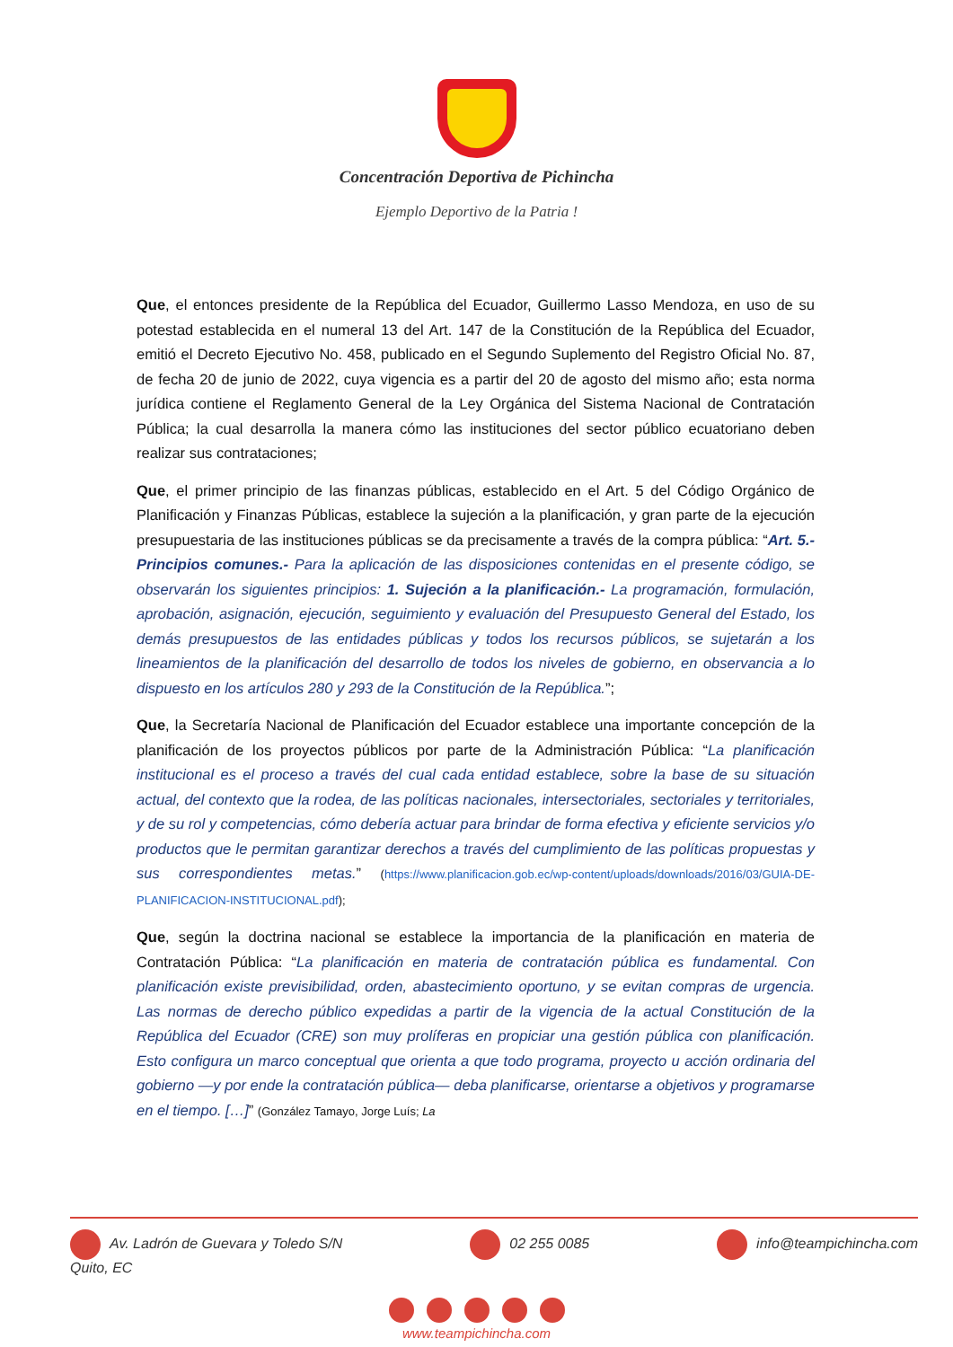Concentración Deportiva de Pichincha
Ejemplo Deportivo de la Patria !
Que, el entonces presidente de la República del Ecuador, Guillermo Lasso Mendoza, en uso de su potestad establecida en el numeral 13 del Art. 147 de la Constitución de la República del Ecuador, emitió el Decreto Ejecutivo No. 458, publicado en el Segundo Suplemento del Registro Oficial No. 87, de fecha 20 de junio de 2022, cuya vigencia es a partir del 20 de agosto del mismo año; esta norma jurídica contiene el Reglamento General de la Ley Orgánica del Sistema Nacional de Contratación Pública; la cual desarrolla la manera cómo las instituciones del sector público ecuatoriano deben realizar sus contrataciones;
Que, el primer principio de las finanzas públicas, establecido en el Art. 5 del Código Orgánico de Planificación y Finanzas Públicas, establece la sujeción a la planificación, y gran parte de la ejecución presupuestaria de las instituciones públicas se da precisamente a través de la compra pública: “Art. 5.- Principios comunes.- Para la aplicación de las disposiciones contenidas en el presente código, se observarán los siguientes principios: 1. Sujeción a la planificación.- La programación, formulación, aprobación, asignación, ejecución, seguimiento y evaluación del Presupuesto General del Estado, los demás presupuestos de las entidades públicas y todos los recursos públicos, se sujetarán a los lineamientos de la planificación del desarrollo de todos los niveles de gobierno, en observancia a lo dispuesto en los artículos 280 y 293 de la Constitución de la República.”;
Que, la Secretaría Nacional de Planificación del Ecuador establece una importante concepción de la planificación de los proyectos públicos por parte de la Administración Pública: “La planificación institucional es el proceso a través del cual cada entidad establece, sobre la base de su situación actual, del contexto que la rodea, de las políticas nacionales, intersectoriales, sectoriales y territoriales, y de su rol y competencias, cómo debería actuar para brindar de forma efectiva y eficiente servicios y/o productos que le permitan garantizar derechos a través del cumplimiento de las políticas propuestas y sus correspondientes metas.” (https://www.planificacion.gob.ec/wp-content/uploads/downloads/2016/03/GUIA-DE-PLANIFICACION-INSTITUCIONAL.pdf);
Que, según la doctrina nacional se establece la importancia de la planificación en materia de Contratación Pública: “La planificación en materia de contratación pública es fundamental. Con planificación existe previsibilidad, orden, abastecimiento oportuno, y se evitan compras de urgencia. Las normas de derecho público expedidas a partir de la vigencia de la actual Constitución de la República del Ecuador (CRE) son muy prolíferas en propiciar una gestión pública con planificación. Esto configura un marco conceptual que orienta a que todo programa, proyecto u acción ordinaria del gobierno —y por ende la contratación pública— deba planificarse, orientarse a objetivos y programarse en el tiempo. […]” (González Tamayo, Jorge Luís; La
Av. Ladrón de Guevara y Toledo S/N
Quito, EC
02 255 0085 info@teampichincha.com
www.teampichincha.com